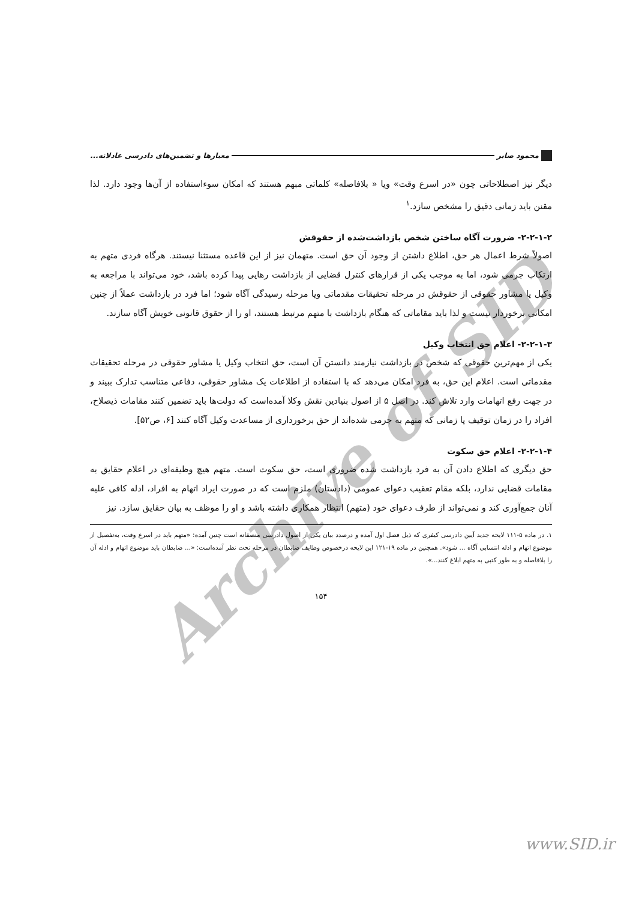Archive of SID
محمود صابر معیارها و تضمین‌های دادرسی عادلانه...
دیگر نیز اصطلاحاتی چون «در اسرع وقت» ویا « بلافاصله» کلماتی مبهم هستند که امکان سوءاستفاده از آن‌ها وجود دارد. لذا مقنن باید زمانی دقیق را مشخص سازد.<sup>۱</sup>
۲-۲-۱-۲- ضرورت آگاه ساختن شخص بازداشت‌شده از حقوقش
اصولاً شرط اعمال هر حق، اطلاع داشتن از وجود آن حق است. متهمان نیز از این قاعده مستثنا نیستند. هرگاه فردی متهم به ارتکاب جرمی شود، اما به موجب یکی از قرارهای کنترل قضایی از بازداشت رهایی پیدا کرده باشد، خود می‌تواند با مراجعه به وکیل یا مشاور حقوقی از حقوقش در مرحله تحقیقات مقدماتی ویا مرحله رسیدگی آگاه شود؛ اما فرد در بازداشت عملاً از چنین امکانی برخوردار نیست و لذا باید مقاماتی که هنگام بازداشت با متهم مرتبط هستند، او را از حقوق قانونی خویش آگاه سازند.
۲-۲-۱-۳- اعلام حق انتخاب وکیل
یکی از مهم‌ترین حقوقی که شخص در بازداشت نیازمند دانستن آن است، حق انتخاب وکیل یا مشاور حقوقی در مرحله تحقیقات مقدماتی است. اعلام این حق، به فرد امکان می‌دهد که با استفاده از اطلاعات یک مشاور حقوقی، دفاعی متناسب تدارک ببیند و در جهت رفع اتهامات وارد تلاش کند. در اصل ۵ از اصول بنیادین نقش وکلا آمده‌است که دولت‌ها باید تضمین کنند مقامات ذیصلاح، افراد را در زمان توقیف یا زمانی که متهم به جرمی شده‌اند از حق برخورداری از مساعدت وکیل آگاه کنند [۶، ص۵۲].
۲-۲-۱-۴- اعلام حق سکوت
حق دیگری که اطلاع دادن آن به فرد بازداشت شده ضروری است، حق سکوت است. متهم هیچ وظیفه‌ای در اعلام حقایق به مقامات قضایی ندارد، بلکه مقام تعقیب دعوای عمومی (دادستان) ملزم است که در صورت ایراد اتهام به افراد، ادله کافی علیه آنان جمع‌آوری کند و نمی‌تواند از طرف دعوای خود (متهم) انتظار همکاری داشته باشد و او را موظف به بیان حقایق سازد. نیز
۱. در ماده ۵-۱۱۱ لایحه جدید آیین دادرسی کیفری که ذیل فصل اول آمده و درصدد بیان یکی از اصول دادرسی منصفانه است چنین آمده: «متهم باید در اسرع وقت، به‌تفصیل از موضوع اتهام و ادله انتسابی آگاه ... شود». همچنین در ماده ۱۹-۱۲۱ این لایحه درخصوص وظایف ضابطان در مرحله تحت نظر آمده‌است: «... ضابطان باید موضوع اتهام و ادله آن را بلافاصله و به طور کتبی به متهم ابلاغ کنند...».
۱۵۴
www.SID.ir